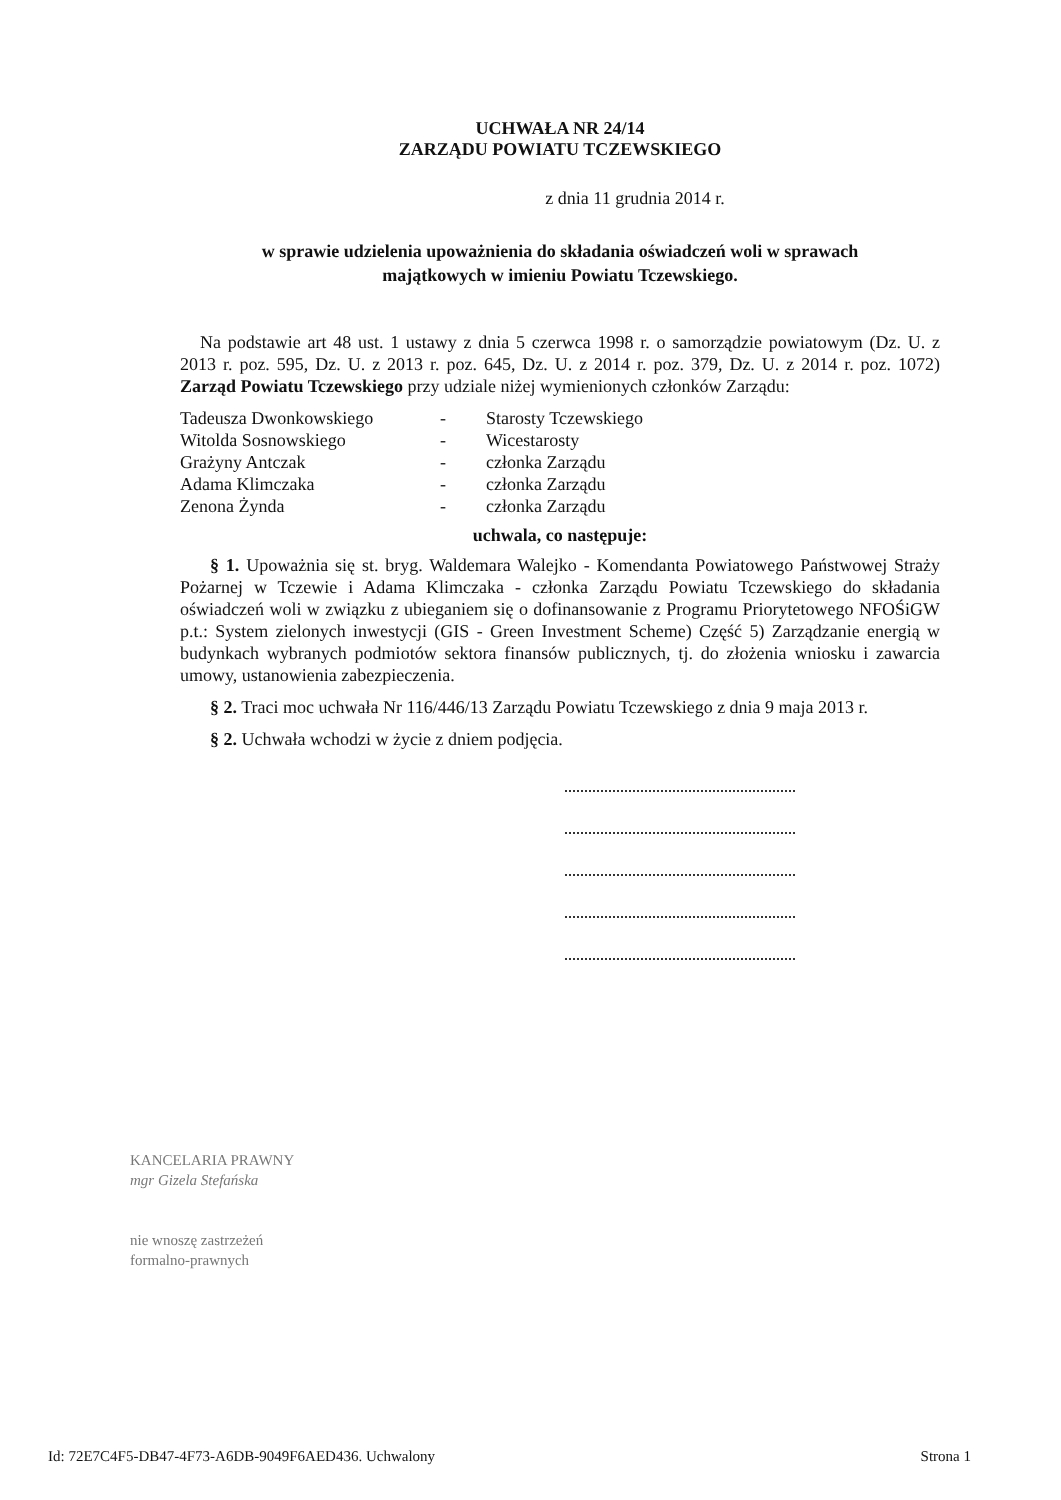UCHWAŁA NR 24/14
ZARZĄDU POWIATU TCZEWSKIEGO
z dnia 11 grudnia 2014 r.
w sprawie udzielenia upoważnienia do składania oświadczeń woli w sprawach
majątkowych w imieniu Powiatu Tczewskiego.
Na podstawie art 48 ust. 1 ustawy z dnia 5 czerwca 1998 r. o samorządzie powiatowym (Dz. U. z 2013 r. poz. 595, Dz. U. z 2013 r. poz. 645, Dz. U. z 2014 r. poz. 379, Dz. U. z 2014 r. poz. 1072) Zarząd Powiatu Tczewskiego przy udziale niżej wymienionych członków Zarządu:
| Tadeusza Dwonkowskiego | - | Starosty Tczewskiego |
| Witolda Sosnowskiego | - | Wicestarosty |
| Grażyny Antczak | - | członka Zarządu |
| Adama Klimczaka | - | członka Zarządu |
| Zenona Żynda | - | członka Zarządu |
uchwala, co następuje:
§ 1. Upoważnia się st. bryg. Waldemara Walejko - Komendanta Powiatowego Państwowej Straży Pożarnej w Tczewie i Adama Klimczaka - członka Zarządu Powiatu Tczewskiego do składania oświadczeń woli w związku z ubieganiem się o dofinansowanie z Programu Priorytetowego NFOŚiGW p.t.: System zielonych inwestycji (GIS - Green Investment Scheme) Część 5) Zarządzanie energią w budynkach wybranych podmiotów sektora finansów publicznych, tj. do złożenia wniosku i zawarcia umowy, ustanowienia zabezpieczenia.
§ 2. Traci moc uchwała Nr 116/446/13 Zarządu Powiatu Tczewskiego z dnia 9 maja 2013 r.
§ 2. Uchwała wchodzi w życie z dniem podjęcia.
KANCELARIA PRAWNY
mgr Gizela Stefańska
nie wnoszę zastrzeżeń
formalno-prawnych
Id: 72E7C4F5-DB47-4F73-A6DB-9049F6AED436. Uchwalony Strona 1